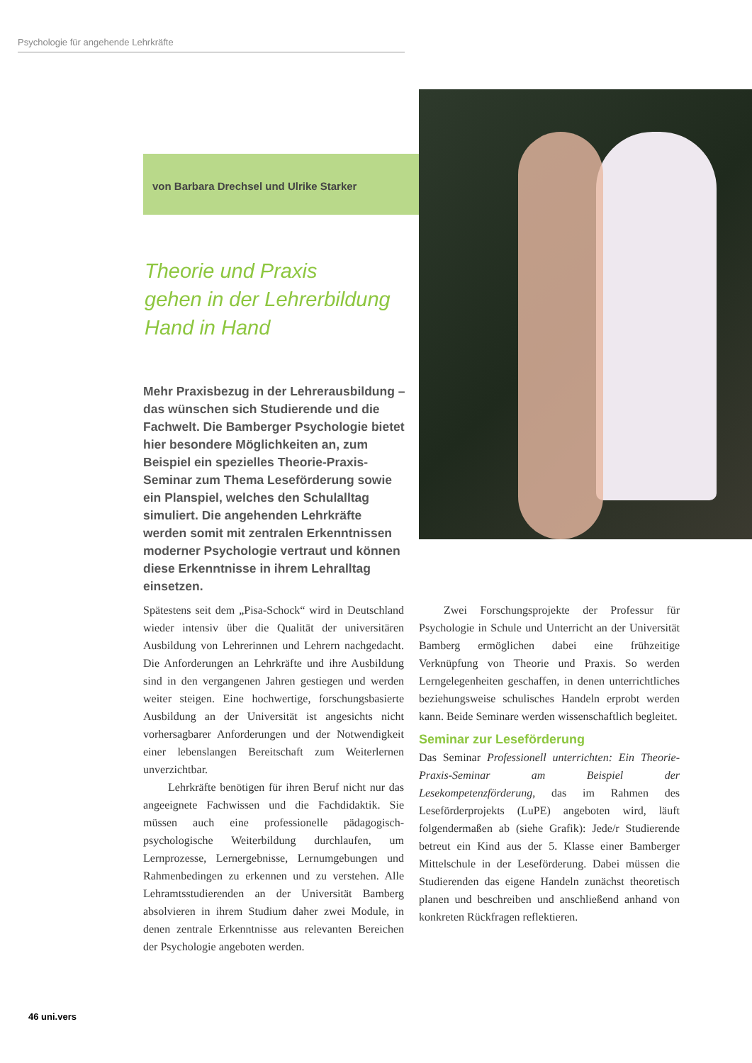Psychologie für angehende Lehrkräfte
von Barbara Drechsel und Ulrike Starker
Theorie und Praxis
gehen in der Lehrerbildung
Hand in Hand
Mehr Praxisbezug in der Lehrerausbildung – das wünschen sich Studierende und die Fachwelt. Die Bamberger Psychologie bietet hier besondere Möglichkeiten an, zum Beispiel ein spezielles Theorie-Praxis-Seminar zum Thema Leseförderung sowie ein Planspiel, welches den Schulalltag simuliert. Die angehenden Lehrkräfte werden somit mit zentralen Erkenntnissen moderner Psychologie vertraut und können diese Erkenntnisse in ihrem Lehralltag einsetzen.
Spätestens seit dem „Pisa-Schock“ wird in Deutschland wieder intensiv über die Qualität der universitären Ausbildung von Lehrerinnen und Lehrern nachgedacht. Die Anforderungen an Lehrkräfte und ihre Ausbildung sind in den vergangenen Jahren gestiegen und werden weiter steigen. Eine hochwertige, forschungsbasierte Ausbildung an der Universität ist angesichts nicht vorhersagbarer Anforderungen und der Notwendigkeit einer lebenslangen Bereitschaft zum Weiterlernen unverzichtbar.
Lehrkräfte benötigen für ihren Beruf nicht nur das angeeignete Fachwissen und die Fachdidaktik. Sie müssen auch eine professionelle pädagogisch-psychologische Weiterbildung durchlaufen, um Lernprozesse, Lernergebnisse, Lernumgebungen und Rahmenbedingen zu erkennen und zu verstehen. Alle Lehramtsstudierenden an der Universität Bamberg absolvieren in ihrem Studium daher zwei Module, in denen zentrale Erkenntnisse aus relevanten Bereichen der Psychologie angeboten werden.
Zwei Forschungsprojekte der Professur für Psychologie in Schule und Unterricht an der Universität Bamberg ermöglichen dabei eine frühzeitige Verknüpfung von Theorie und Praxis. So werden Lerngelegenheiten geschaffen, in denen unterrichtliches beziehungsweise schulisches Handeln erprobt werden kann. Beide Seminare werden wissenschaftlich begleitet.
Seminar zur Leseförderung
Das Seminar Professionell unterrichten: Ein Theorie-Praxis-Seminar am Beispiel der Lesekompetenzförderung, das im Rahmen des Leseförderprojekts (LuPE) angeboten wird, läuft folgendermaßen ab (siehe Grafik): Jede/r Studierende betreut ein Kind aus der 5. Klasse einer Bamberger Mittelschule in der Leseförderung. Dabei müssen die Studierenden das eigene Handeln zunächst theoretisch planen und beschreiben und anschließend anhand von konkreten Rückfragen reflektieren.
46 uni.vers